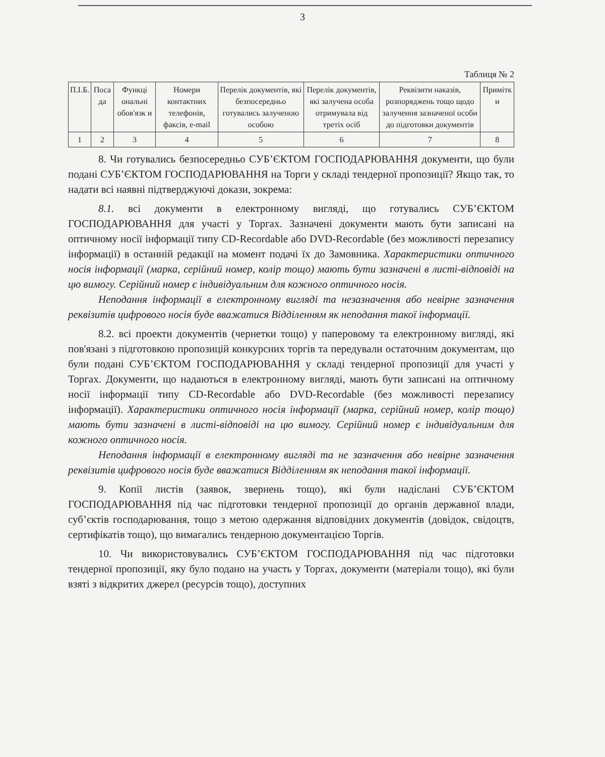3
Таблиця № 2
| П.І.Б. | Поса да | Функці ональні обов'язк и | Номери контактних телефонів, факсів, e-mail | Перелік документів, які безпосередньо готувались залученою особою | Перелік документів, які залучена особа отримувала від третіх осіб | Реквізити наказів, розпоряджень тощо щодо залучення зазначеної особи до підготовки документів | Примітк и |
| --- | --- | --- | --- | --- | --- | --- | --- |
| 1 | 2 | 3 | 4 | 5 | 6 | 7 | 8 |
8. Чи готувались безпосередньо СУБ’ЄКТОМ ГОСПОДАРЮВАННЯ документи, що були подані СУБ’ЄКТОМ ГОСПОДАРЮВАННЯ на Торги у складі тендерної пропозиції? Якщо так, то надати всі наявні підтверджуючі докази, зокрема:
8.1. всі документи в електронному вигляді, що готувались СУБ’ЄКТОМ ГОСПОДАРЮВАННЯ для участі у Торгах. Зазначені документи мають бути записані на оптичному носії інформації типу CD-Recordable або DVD-Recordable (без можливості перезапису інформації) в останній редакції на момент подачі їх до Замовника. Характеристики оптичного носія інформації (марка, серійний номер, колір тощо) мають бути зазначені в листі-відповіді на цю вимогу. Серійний номер є індивідуальним для кожного оптичного носія.
Неподання інформації в електронному вигляді та незазначення або невірне зазначення реквізитів цифрового носія буде вважатися Відділенням як неподання такої інформації.
8.2. всі проекти документів (чернетки тощо) у паперовому та електронному вигляді, які пов'язані з підготовкою пропозицій конкурсних торгів та передували остаточним документам, що були подані СУБ’ЄКТОМ ГОСПОДАРЮВАННЯ у складі тендерної пропозиції для участі у Торгах. Документи, що надаються в електронному вигляді, мають бути записані на оптичному носії інформації типу CD-Recordable або DVD-Recordable (без можливості перезапису інформації). Характеристики оптичного носія інформації (марка, серійний номер, колір тощо) мають бути зазначені в листі-відповіді на цю вимогу. Серійний номер є індивідуальним для кожного оптичного носія.
Неподання інформації в електронному вигляді та не зазначення або невірне зазначення реквізитів цифрового носія буде вважатися Відділенням як неподання такої інформації.
9. Копії листів (заявок, звернень тощо), які були надіслані СУБ’ЄКТОМ ГОСПОДАРЮВАННЯ під час підготовки тендерної пропозиції до органів державної влади, суб’єктів господарювання, тощо з метою одержання відповідних документів (довідок, свідоцтв, сертифікатів тощо), що вимагались тендерною документацією Торгів.
10. Чи використовувались СУБ’ЄКТОМ ГОСПОДАРЮВАННЯ під час підготовки тендерної пропозиції, яку було подано на участь у Торгах, документи (матеріали тощо), які були взяті з відкритих джерел (ресурсів тощо), доступних